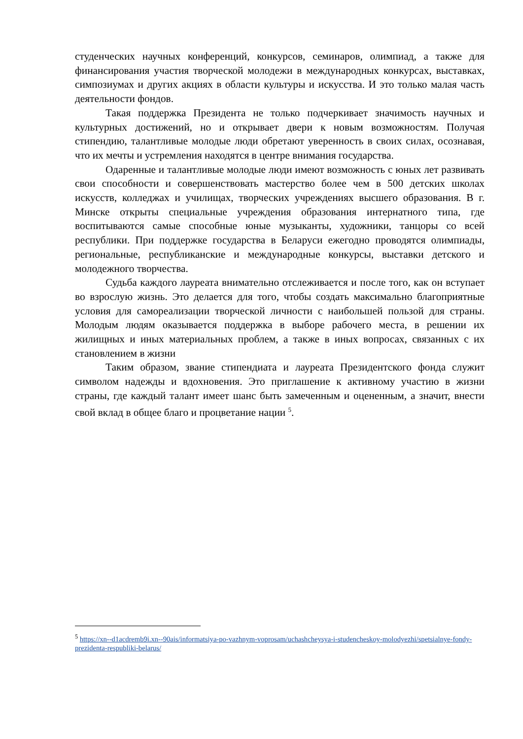студенческих научных конференций, конкурсов, семинаров, олимпиад, а также для финансирования участия творческой молодежи в международных конкурсах, выставках, симпозиумах и других акциях в области культуры и искусства. И это только малая часть деятельности фондов.
Такая поддержка Президента не только подчеркивает значимость научных и культурных достижений, но и открывает двери к новым возможностям. Получая стипендию, талантливые молодые люди обретают уверенность в своих силах, осознавая, что их мечты и устремления находятся в центре внимания государства.
Одаренные и талантливые молодые люди имеют возможность с юных лет развивать свои способности и совершенствовать мастерство более чем в 500 детских школах искусств, колледжах и училищах, творческих учреждениях высшего образования. В г. Минске открыты специальные учреждения образования интернатного типа, где воспитываются самые способные юные музыканты, художники, танцоры со всей республики. При поддержке государства в Беларуси ежегодно проводятся олимпиады, региональные, республиканские и международные конкурсы, выставки детского и молодежного творчества.
Судьба каждого лауреата внимательно отслеживается и после того, как он вступает во взрослую жизнь. Это делается для того, чтобы создать максимально благоприятные условия для самореализации творческой личности с наибольшей пользой для страны. Молодым людям оказывается поддержка в выборе рабочего места, в решении их жилищных и иных материальных проблем, а также в иных вопросах, связанных с их становлением в жизни
Таким образом, звание стипендиата и лауреата Президентского фонда служит символом надежды и вдохновения. Это приглашение к активному участию в жизни страны, где каждый талант имеет шанс быть замеченным и оцененным, а значит, внести свой вклад в общее благо и процветание нации <sup>5</sup>.
<sup>5</sup> https://xn--d1acdremb9i.xn--90ais/informatsiya-po-vazhnym-voprosam/uchashcheysya-i-studencheskoy-molodyezhi/spetsialnye-fondy-prezidenta-respubliki-belarus/